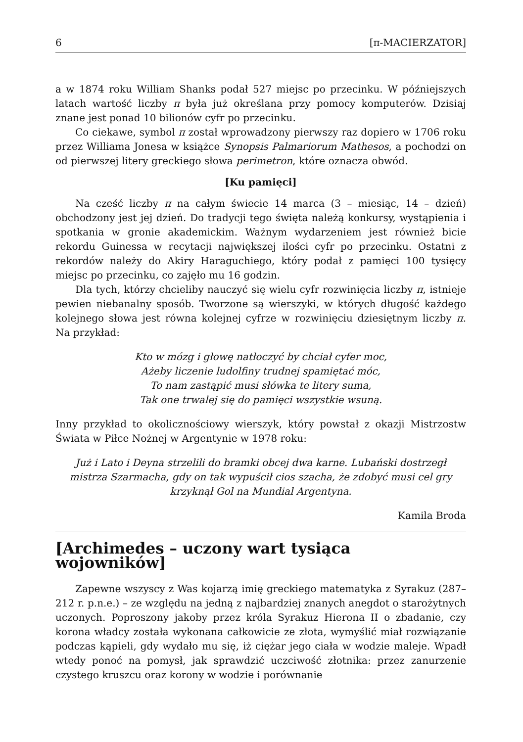6 [π-MACIERZATOR]
a w 1874 roku William Shanks podał 527 miejsc po przecinku. W późniejszych latach wartość liczby π była już określana przy pomocy komputerów. Dzisiaj znane jest ponad 10 bilionów cyfr po przecinku.
Co ciekawe, symbol π został wprowadzony pierwszy raz dopiero w 1706 roku przez Williama Jonesa w książce Synopsis Palmariorum Mathesos, a pochodzi on od pierwszej litery greckiego słowa perimetron, które oznacza obwód.
[Ku pamięci]
Na cześć liczby π na całym świecie 14 marca (3 – miesiąc, 14 – dzień) obchodzony jest jej dzień. Do tradycji tego święta należą konkursy, wystąpienia i spotkania w gronie akademickim. Ważnym wydarzeniem jest również bicie rekordu Guinessa w recytacji największej ilości cyfr po przecinku. Ostatni z rekordów należy do Akiry Haraguchiego, który podał z pamięci 100 tysięcy miejsc po przecinku, co zajęło mu 16 godzin.
Dla tych, którzy chcieliby nauczyć się wielu cyfr rozwinięcia liczby π, istnieje pewien niebanalny sposób. Tworzone są wierszyki, w których długość każdego kolejnego słowa jest równa kolejnej cyfrze w rozwinięciu dziesiętnym liczby π. Na przykład:
Kto w mózg i głowę natłoczyć by chciał cyfer moc,
Ażeby liczenie ludolfiny trudnej spamiętać móc,
To nam zastąpić musi słówka te litery suma,
Tak one trwalej się do pamięci wszystkie wsuną.
Inny przykład to okolicznościowy wierszyk, który powstał z okazji Mistrzostw Świata w Piłce Nożnej w Argentynie w 1978 roku:
Już i Lato i Deyna strzelili do bramki obcej dwa karne. Lubański dostrzegł mistrza Szarmacha, gdy on tak wypuścił cios szacha, że zdobyć musi cel gry krzyknął Gol na Mundial Argentyna.
Kamila Broda
[Archimedes – uczony wart tysiąca wojowników]
Zapewne wszyscy z Was kojarzą imię greckiego matematyka z Syrakuz (287–212 r. p.n.e.) – ze względu na jedną z najbardziej znanych anegdot o starożytnych uczonych. Poproszony jakoby przez króla Syrakuz Hierona II o zbadanie, czy korona władcy została wykonana całkowicie ze złota, wymyślić miał rozwiązanie podczas kąpieli, gdy wydało mu się, iż ciężar jego ciała w wodzie maleje. Wpadł wtedy ponoć na pomysł, jak sprawdzić uczciwość złotnika: przez zanurzenie czystego kruszcu oraz korony w wodzie i porównanie